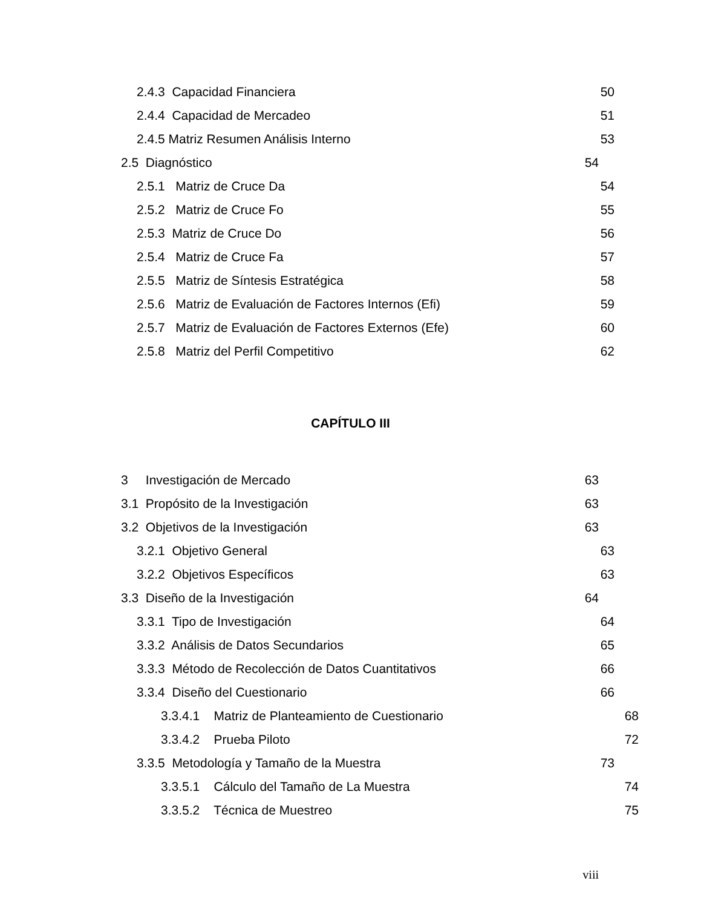2.4.3 Capacidad Financiera 50
2.4.4 Capacidad de Mercadeo 51
2.4.5 Matriz Resumen Análisis Interno 53
2.5 Diagnóstico 54
2.5.1 Matriz de Cruce Da 54
2.5.2 Matriz de Cruce Fo 55
2.5.3 Matriz de Cruce Do 56
2.5.4 Matriz de Cruce Fa 57
2.5.5 Matriz de Síntesis Estratégica 58
2.5.6 Matriz de Evaluación de Factores Internos (Efi) 59
2.5.7 Matriz de Evaluación de Factores Externos (Efe) 60
2.5.8 Matriz del Perfil Competitivo 62
CAPÍTULO III
3 Investigación de Mercado 63
3.1 Propósito de la Investigación 63
3.2 Objetivos de la Investigación 63
3.2.1 Objetivo General 63
3.2.2 Objetivos Específicos 63
3.3 Diseño de la Investigación 64
3.3.1 Tipo de Investigación 64
3.3.2 Análisis de Datos Secundarios 65
3.3.3 Método de Recolección de Datos Cuantitativos 66
3.3.4 Diseño del Cuestionario 66
3.3.4.1 Matriz de Planteamiento de Cuestionario 68
3.3.4.2 Prueba Piloto 72
3.3.5 Metodología y Tamaño de la Muestra 73
3.3.5.1 Cálculo del Tamaño de La Muestra 74
3.3.5.2 Técnica de Muestreo 75
viii